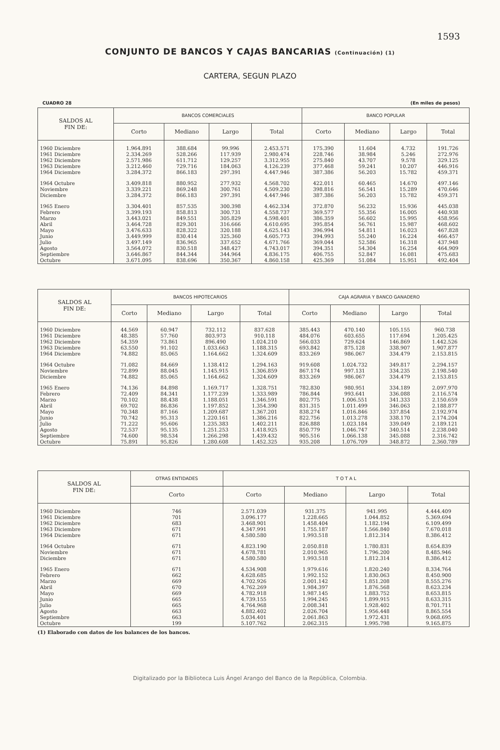1593
CONJUNTO DE BANCOS Y CAJAS BANCARIAS (Continuación) (1)
CARTERA, SEGUN PLAZO
CUADRO 28 (En miles de pesos)
| SALDOS AL FIN DE: | BANCOS COMERCIALES | | | | BANCO POPULAR | | | |
| --- | --- | --- | --- | --- | --- | --- | --- | --- |
| | Corto | Mediano | Largo | Total | Corto | Mediano | Largo | Total |
| 1960 Diciembre | 1.964.891 | 388.684 | 99.996 | 2.453.571 | 175.390 | 11.604 | 4.732 | 191.726 |
| 1961 Diciembre | 2.334.269 | 528.266 | 117.939 | 2.980.474 | 228.746 | 38.984 | 5.246 | 272.976 |
| 1962 Diciembre | 2.571.986 | 611.712 | 129.257 | 3.312.955 | 275.840 | 43.707 | 9.578 | 329.125 |
| 1963 Diciembre | 3.212.460 | 729.716 | 184.063 | 4.126.239 | 377.468 | 59.241 | 10.207 | 446.916 |
| 1964 Diciembre | 3.284.372 | 866.183 | 297.391 | 4.447.946 | 387.386 | 56.203 | 15.782 | 459.371 |
| 1964 Octubre | 3.409.818 | 880.952 | 277.932 | 4.568.702 | 422.011 | 60.465 | 14.670 | 497.146 |
| Noviembre | 3.339.221 | 869.248 | 300.761 | 4.509.230 | 398.816 | 56.541 | 15.289 | 470.646 |
| Diciembre | 3.284.372 | 866.183 | 297.391 | 4.447.946 | 387.386 | 56.203 | 15.782 | 459.371 |
| 1965 Enero | 3.304.401 | 857.535 | 300.398 | 4.462.334 | 372.870 | 56.232 | 15.936 | 445.038 |
| Febrero | 3.399.193 | 858.813 | 300.731 | 4.558.737 | 369.577 | 55.356 | 16.005 | 440.938 |
| Marzo | 3.443.021 | 849.551 | 305.829 | 4.598.401 | 386.359 | 56.602 | 15.995 | 458.956 |
| Abril | 3.464.728 | 829.301 | 316.666 | 4.610.695 | 395.854 | 56.761 | 15.987 | 468.602 |
| Mayo | 3.476.633 | 828.322 | 320.188 | 4.625.143 | 396.994 | 54.811 | 16.023 | 467.828 |
| Junio | 3.449.999 | 830.414 | 325.360 | 4.605.773 | 394.993 | 55.240 | 16.224 | 466.457 |
| Julio | 3.497.149 | 836.965 | 337.652 | 4.671.766 | 369.044 | 52.586 | 16.318 | 437.948 |
| Agosto | 3.564.072 | 830.518 | 348.427 | 4.743.017 | 394.351 | 54.304 | 16.254 | 464.909 |
| Septiembre | 3.646.867 | 844.344 | 344.964 | 4.836.175 | 406.755 | 52.847 | 16.081 | 475.683 |
| Octubre | 3.671.095 | 838.696 | 350.367 | 4.860.158 | 425.369 | 51.084 | 15.951 | 492.404 |
| SALDOS AL FIN DE: | BANCOS HIPOTECARIOS | | | | CAJA AGRARIA Y BANCO GANADERO | | | |
| --- | --- | --- | --- | --- | --- | --- | --- | --- |
| | Corto | Mediano | Largo | Total | Corto | Mediano | Largo | Total |
| 1960 Diciembre | 44.569 | 60.947 | 732.112 | 837.628 | 385.443 | 470.140 | 105.155 | 960.738 |
| 1961 Diciembre | 48.385 | 57.760 | 803.973 | 910.118 | 484.076 | 603.655 | 117.694 | 1.205.425 |
| 1962 Diciembre | 54.359 | 73.861 | 896.490 | 1.024.210 | 566.033 | 729.624 | 146.869 | 1.442.526 |
| 1963 Diciembre | 63.550 | 91.102 | 1.033.663 | 1.188.315 | 693.842 | 875.128 | 338.907 | 1.907.877 |
| 1964 Diciembre | 74.882 | 85.065 | 1.164.662 | 1.324.609 | 833.269 | 986.067 | 334.479 | 2.153.815 |
| 1964 Octubre | 71.082 | 84.669 | 1.138.412 | 1.294.163 | 919.608 | 1.024.732 | 349.817 | 2.294.157 |
| Noviembre | 72.899 | 88.045 | 1.145.915 | 1.306.859 | 867.174 | 997.131 | 334.235 | 2.198.540 |
| Diciembre | 74.882 | 85.065 | 1.164.662 | 1.324.609 | 833.269 | 986.067 | 334.479 | 2.153.815 |
| 1965 Enero | 74.136 | 84.898 | 1.169.717 | 1.328.751 | 782.830 | 980.951 | 334.189 | 2.097.970 |
| Febrero | 72.409 | 84.341 | 1.177.239 | 1.333.989 | 786.844 | 993.641 | 336.088 | 2.116.574 |
| Marzo | 70.102 | 88.438 | 1.188.051 | 1.346.591 | 802.775 | 1.006.551 | 341.333 | 2.150.659 |
| Abril | 69.702 | 86.836 | 1.197.852 | 1.354.390 | 831.315 | 1.011.499 | 346.063 | 2.188.877 |
| Mayo | 70.348 | 87.166 | 1.209.687 | 1.367.201 | 838.274 | 1.016.846 | 337.854 | 2.192.974 |
| Junio | 70.742 | 95.313 | 1.220.161 | 1.386.216 | 822.756 | 1.013.278 | 338.170 | 2.174.204 |
| Julio | 71.222 | 95.606 | 1.235.383 | 1.402.211 | 826.888 | 1.023.184 | 339.049 | 2.189.121 |
| Agosto | 72.537 | 95.135 | 1.251.253 | 1.418.925 | 850.779 | 1.046.747 | 340.514 | 2.238.040 |
| Septiembre | 74.600 | 98.534 | 1.266.298 | 1.439.432 | 905.516 | 1.066.138 | 345.088 | 2.316.742 |
| Octubre | 75.891 | 95.826 | 1.280.608 | 1.452.325 | 935.208 | 1.076.709 | 348.872 | 2.360.789 |
| SALDOS AL FIN DE: | OTRAS ENTIDADES | T O T A L | | | |
| --- | --- | --- | --- | --- | --- |
| | Corto | Corto | Mediano | Largo | Total |
| 1960 Diciembre | 746 | 2.571.039 | 931.375 | 941.995 | 4.444.409 |
| 1961 Diciembre | 701 | 3.096.177 | 1.228.665 | 1.044.852 | 5.369.694 |
| 1962 Diciembre | 683 | 3.468.901 | 1.458.404 | 1.182.194 | 6.109.499 |
| 1963 Diciembre | 671 | 4.347.991 | 1.755.187 | 1.566.840 | 7.670.018 |
| 1964 Diciembre | 671 | 4.580.580 | 1.993.518 | 1.812.314 | 8.386.412 |
| 1964 Octubre | 671 | 4.823.190 | 2.050.818 | 1.780.831 | 8.654.839 |
| Noviembre | 671 | 4.678.781 | 2.010.965 | 1.796.200 | 8.485.946 |
| Diciembre | 671 | 4.580.580 | 1.993.518 | 1.812.314 | 8.386.412 |
| 1965 Enero | 671 | 4.534.908 | 1.979.616 | 1.820.240 | 8.334.764 |
| Febrero | 662 | 4.628.685 | 1.992.152 | 1.830.063 | 8.450.900 |
| Marzo | 669 | 4.702.926 | 2.001.142 | 1.851.208 | 8.555.276 |
| Abril | 670 | 4.762.269 | 1.984.397 | 1.876.568 | 8.623.234 |
| Mayo | 669 | 4.782.918 | 1.987.145 | 1.883.752 | 8.653.815 |
| Junio | 665 | 4.739.155 | 1.994.245 | 1.899.915 | 8.633.315 |
| Julio | 665 | 4.764.968 | 2.008.341 | 1.928.402 | 8.701.711 |
| Agosto | 663 | 4.882.402 | 2.026.704 | 1.956.448 | 8.865.554 |
| Septiembre | 663 | 5.034.401 | 2.061.863 | 1.972.431 | 9.068.695 |
| Octubre | 199 | 5.107.762 | 2.062.315 | 1.995.798 | 9.165.875 |
(1) Elaborado con datos de los balances de los bancos.
Digitalizado por la Biblioteca Luis Ángel Arango del Banco de la República, Colombia.